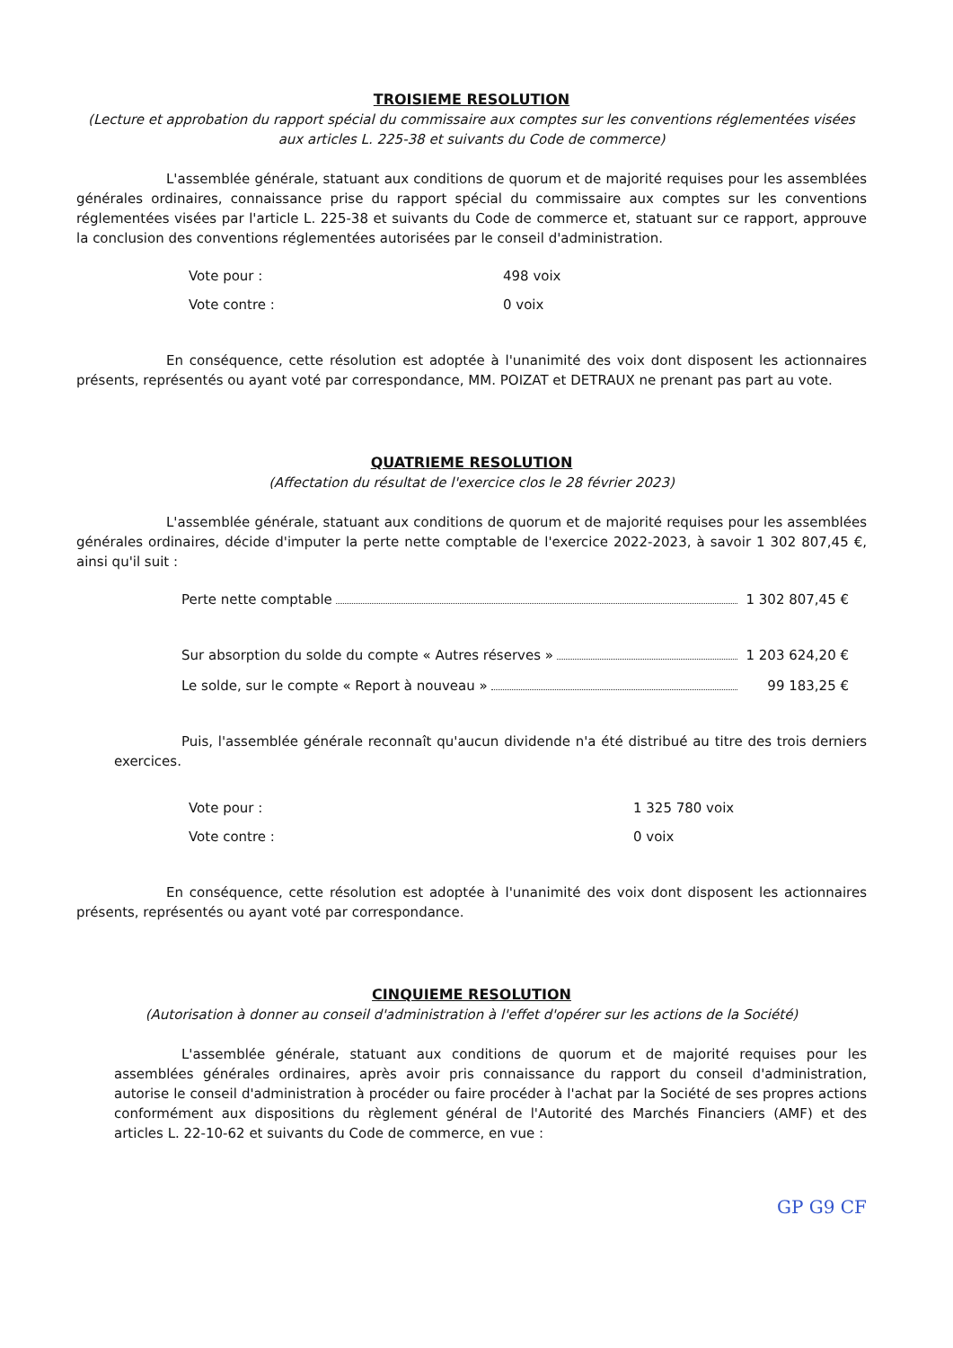TROISIEME RESOLUTION
(Lecture et approbation du rapport spécial du commissaire aux comptes sur les conventions réglementées visées aux articles L. 225-38 et suivants du Code de commerce)
L'assemblée générale, statuant aux conditions de quorum et de majorité requises pour les assemblées générales ordinaires, connaissance prise du rapport spécial du commissaire aux comptes sur les conventions réglementées visées par l'article L. 225-38 et suivants du Code de commerce et, statuant sur ce rapport, approuve la conclusion des conventions réglementées autorisées par le conseil d'administration.
Vote pour : 498 voix
Vote contre : 0 voix
En conséquence, cette résolution est adoptée à l'unanimité des voix dont disposent les actionnaires présents, représentés ou ayant voté par correspondance, MM. POIZAT et DETRAUX ne prenant pas part au vote.
QUATRIEME RESOLUTION
(Affectation du résultat de l'exercice clos le 28 février 2023)
L'assemblée générale, statuant aux conditions de quorum et de majorité requises pour les assemblées générales ordinaires, décide d'imputer la perte nette comptable de l'exercice 2022-2023, à savoir 1 302 807,45 €, ainsi qu'il suit :
Perte nette comptable 1 302 807,45 €
Sur absorption du solde du compte « Autres réserves » 1 203 624,20 €
Le solde, sur le compte « Report à nouveau » 99 183,25 €
Puis, l'assemblée générale reconnaît qu'aucun dividende n'a été distribué au titre des trois derniers exercices.
Vote pour : 1 325 780 voix
Vote contre : 0 voix
En conséquence, cette résolution est adoptée à l'unanimité des voix dont disposent les actionnaires présents, représentés ou ayant voté par correspondance.
CINQUIEME RESOLUTION
(Autorisation à donner au conseil d'administration à l'effet d'opérer sur les actions de la Société)
L'assemblée générale, statuant aux conditions de quorum et de majorité requises pour les assemblées générales ordinaires, après avoir pris connaissance du rapport du conseil d'administration, autorise le conseil d'administration à procéder ou faire procéder à l'achat par la Société de ses propres actions conformément aux dispositions du règlement général de l'Autorité des Marchés Financiers (AMF) et des articles L. 22-10-62 et suivants du Code de commerce, en vue :
GP G9 CF